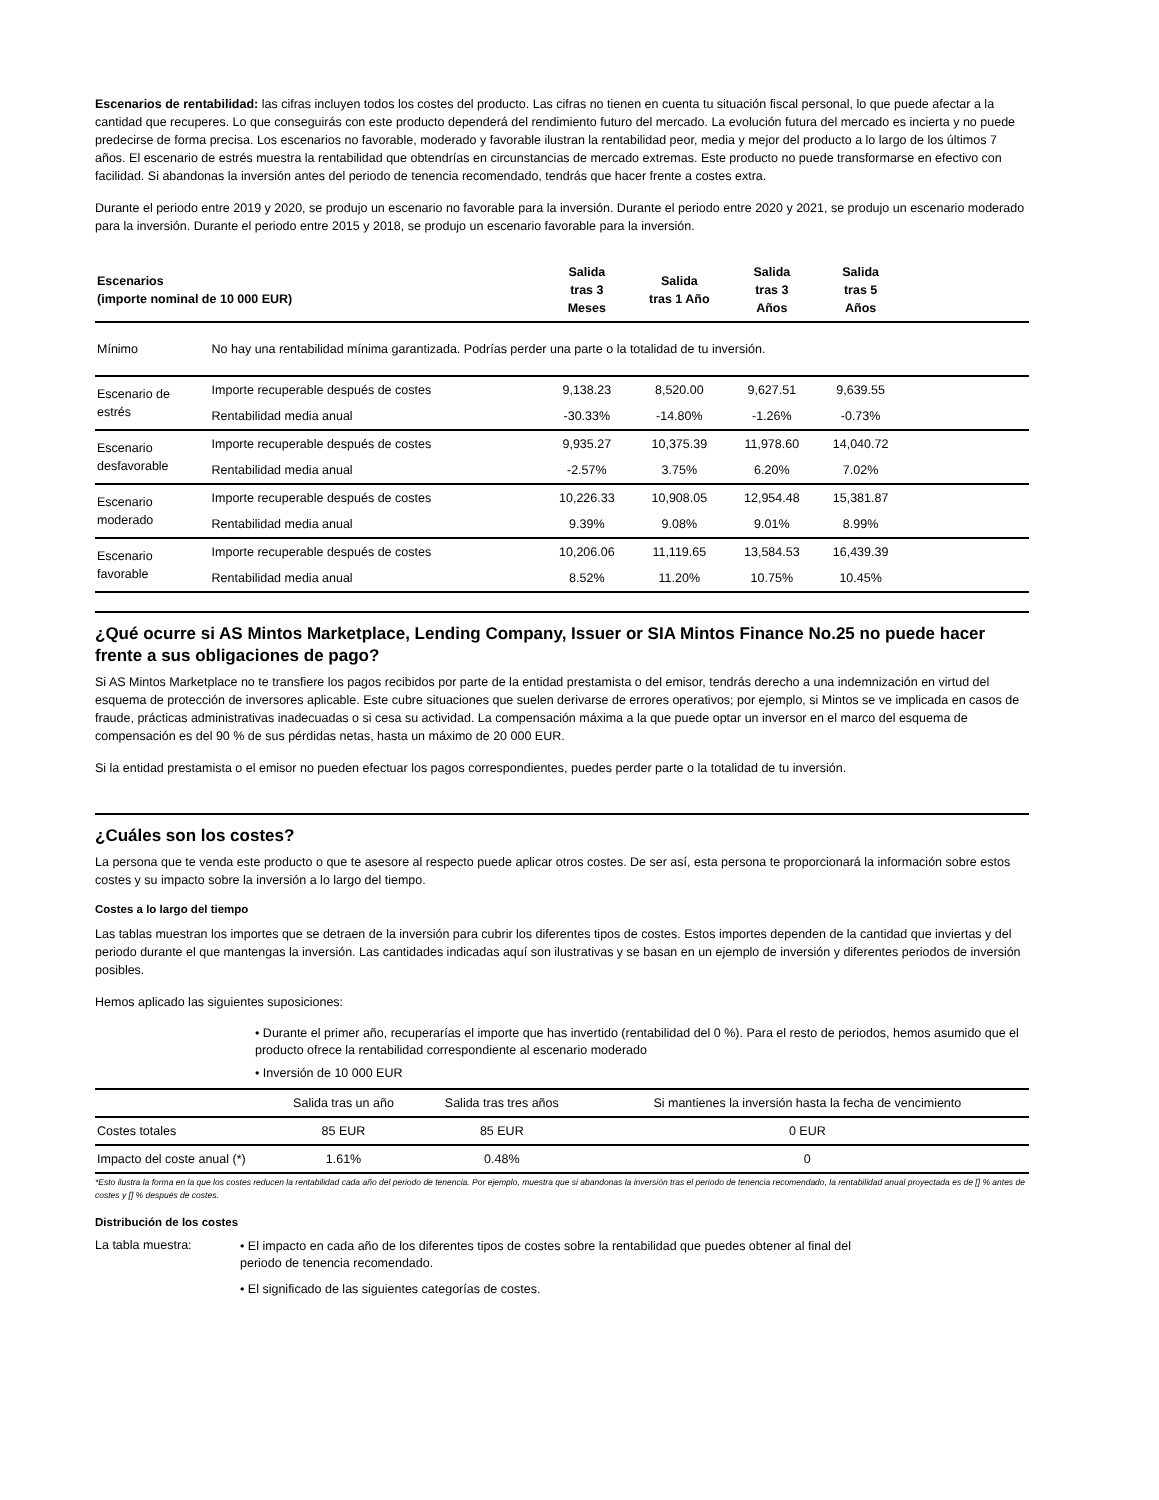Escenarios de rentabilidad: las cifras incluyen todos los costes del producto. Las cifras no tienen en cuenta tu situación fiscal personal, lo que puede afectar a la cantidad que recuperes. Lo que conseguirás con este producto dependerá del rendimiento futuro del mercado. La evolución futura del mercado es incierta y no puede predecirse de forma precisa. Los escenarios no favorable, moderado y favorable ilustran la rentabilidad peor, media y mejor del producto a lo largo de los últimos 7 años. El escenario de estrés muestra la rentabilidad que obtendrías en circunstancias de mercado extremas. Este producto no puede transformarse en efectivo con facilidad. Si abandonas la inversión antes del periodo de tenencia recomendado, tendrás que hacer frente a costes extra.
Durante el periodo entre 2019 y 2020, se produjo un escenario no favorable para la inversión. Durante el periodo entre 2020 y 2021, se produjo un escenario moderado para la inversión. Durante el periodo entre 2015 y 2018, se produjo un escenario favorable para la inversión.
| Escenarios (importe nominal de 10 000 EUR) | | Salida tras 3 Meses | Salida tras 1 Año | Salida tras 3 Años | Salida tras 5 Años | |
| --- | --- | --- | --- | --- | --- | --- |
| Mínimo | No hay una rentabilidad mínima garantizada. Podrías perder una parte o la totalidad de tu inversión. | | | | | |
| Escenario de estrés | Importe recuperable después de costes | 9,138.23 | 8,520.00 | 9,627.51 | 9,639.55 | |
| | Rentabilidad media anual | -30.33% | -14.80% | -1.26% | -0.73% | |
| Escenario desfavorable | Importe recuperable después de costes | 9,935.27 | 10,375.39 | 11,978.60 | 14,040.72 | |
| | Rentabilidad media anual | -2.57% | 3.75% | 6.20% | 7.02% | |
| Escenario moderado | Importe recuperable después de costes | 10,226.33 | 10,908.05 | 12,954.48 | 15,381.87 | |
| | Rentabilidad media anual | 9.39% | 9.08% | 9.01% | 8.99% | |
| Escenario favorable | Importe recuperable después de costes | 10,206.06 | 11,119.65 | 13,584.53 | 16,439.39 | |
| | Rentabilidad media anual | 8.52% | 11.20% | 10.75% | 10.45% | |
¿Qué ocurre si AS Mintos Marketplace, Lending Company, Issuer or SIA Mintos Finance No.25 no puede hacer frente a sus obligaciones de pago?
Si AS Mintos Marketplace no te transfiere los pagos recibidos por parte de la entidad prestamista o del emisor, tendrás derecho a una indemnización en virtud del esquema de protección de inversores aplicable. Este cubre situaciones que suelen derivarse de errores operativos; por ejemplo, si Mintos se ve implicada en casos de fraude, prácticas administrativas inadecuadas o si cesa su actividad. La compensación máxima a la que puede optar un inversor en el marco del esquema de compensación es del 90 % de sus pérdidas netas, hasta un máximo de 20 000 EUR.
Si la entidad prestamista o el emisor no pueden efectuar los pagos correspondientes, puedes perder parte o la totalidad de tu inversión.
¿Cuáles son los costes?
La persona que te venda este producto o que te asesore al respecto puede aplicar otros costes. De ser así, esta persona te proporcionará la información sobre estos costes y su impacto sobre la inversión a lo largo del tiempo.
Costes a lo largo del tiempo
Las tablas muestran los importes que se detraen de la inversión para cubrir los diferentes tipos de costes. Estos importes dependen de la cantidad que inviertas y del periodo durante el que mantengas la inversión. Las cantidades indicadas aquí son ilustrativas y se basan en un ejemplo de inversión y diferentes periodos de inversión posibles.
Hemos aplicado las siguientes suposiciones:
• Durante el primer año, recuperarías el importe que has invertido (rentabilidad del 0 %). Para el resto de periodos, hemos asumido que el producto ofrece la rentabilidad correspondiente al escenario moderado
• Inversión de 10 000 EUR
| | Salida tras un año | Salida tras tres años | Si mantienes la inversión hasta la fecha de vencimiento |
| Costes totales | 85 EUR | 85 EUR | 0 EUR |
| Impacto del coste anual (*) | 1.61% | 0.48% | 0 |
*Esto ilustra la forma en la que los costes reducen la rentabilidad cada año del periodo de tenencia. Por ejemplo, muestra que si abandonas la inversión tras el periodo de tenencia recomendado, la rentabilidad anual proyectada es de [] % antes de costes y [] % después de costes.
Distribución de los costes
La tabla muestra:
• El impacto en cada año de los diferentes tipos de costes sobre la rentabilidad que puedes obtener al final del periodo de tenencia recomendado.
• El significado de las siguientes categorías de costes.